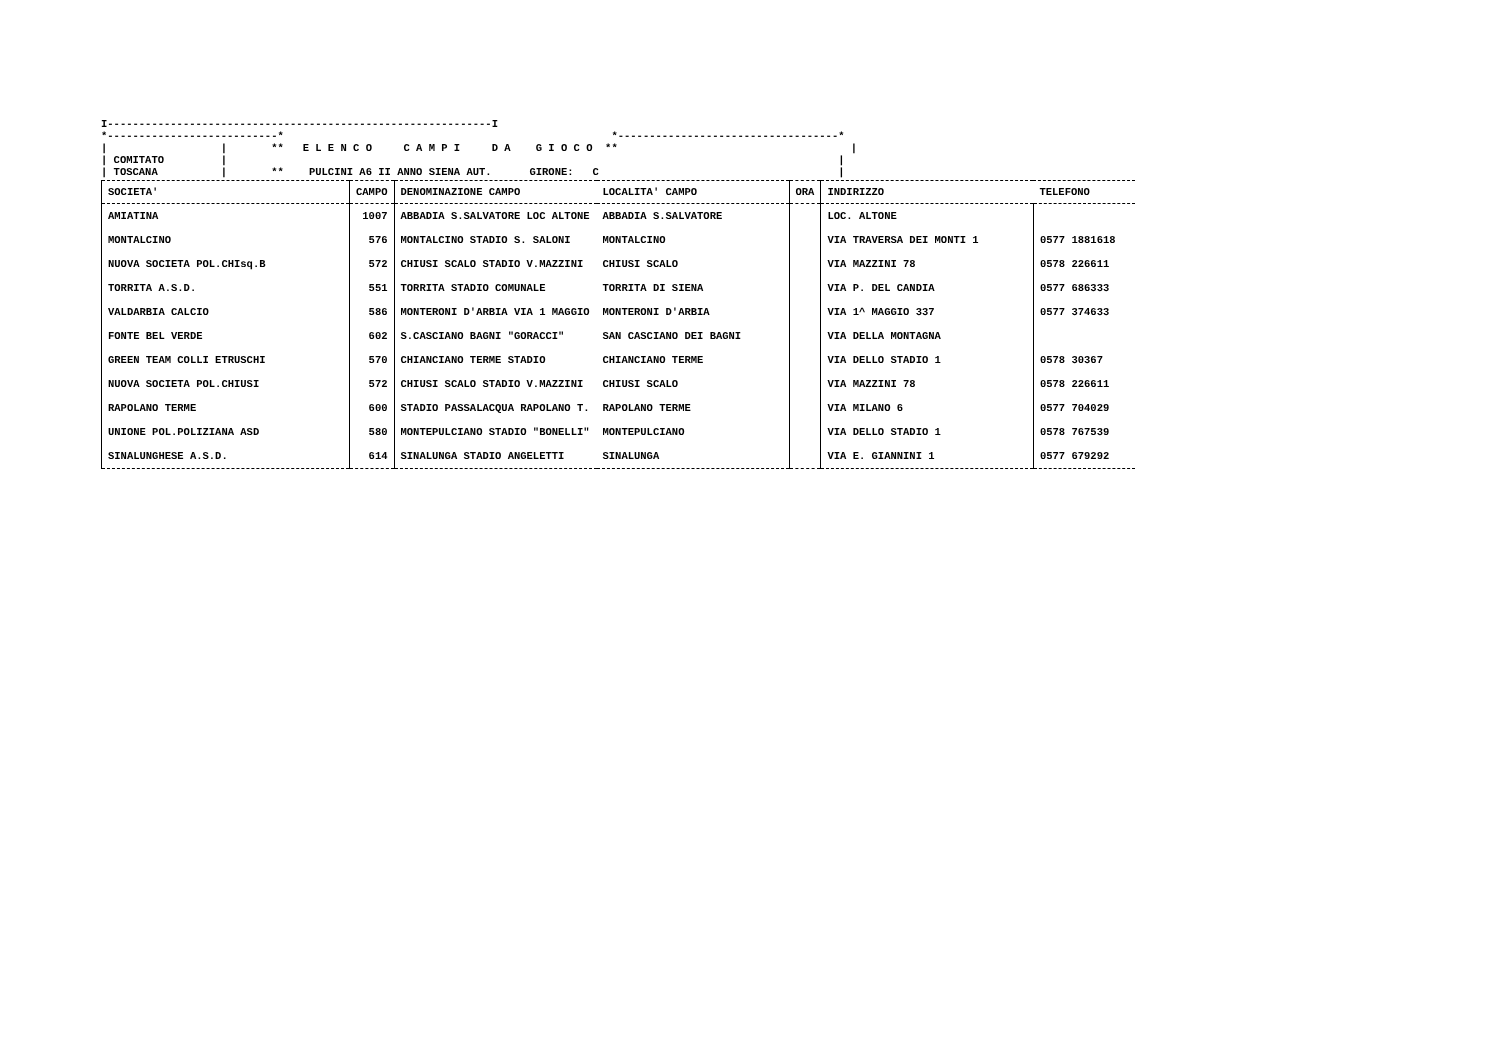I-------------------------------------------------------------I *---------------------------* *-----------------------------------* | | ** E L E N C O C A M P I D A G I O C O ** | | COMITATO | | | TOSCANA | ** PULCINI A6 II ANNO SIENA AUT. GIRONE: C |
| SOCIETA' | CAMPO | DENOMINAZIONE CAMPO | LOCALITA' CAMPO | ORA | INDIRIZZO | TELEFONO |
| --- | --- | --- | --- | --- | --- | --- |
| AMIATINA | 1007 | ABBADIA S.SALVATORE LOC ALTONE | ABBADIA S.SALVATORE | | LOC. ALTONE | |
| MONTALCINO | 576 | MONTALCINO STADIO S. SALONI | MONTALCINO | | VIA TRAVERSA DEI MONTI 1 | 0577 1881618 |
| NUOVA SOCIETA POL.CHIsq.B | 572 | CHIUSI SCALO STADIO V.MAZZINI | CHIUSI SCALO | | VIA MAZZINI 78 | 0578 226611 |
| TORRITA A.S.D. | 551 | TORRITA STADIO COMUNALE | TORRITA DI SIENA | | VIA P. DEL CANDIA | 0577 686333 |
| VALDARBIA CALCIO | 586 | MONTERONI D'ARBIA VIA 1 MAGGIO | MONTERONI D'ARBIA | | VIA 1^ MAGGIO 337 | 0577 374633 |
| FONTE BEL VERDE | 602 | S.CASCIANO BAGNI "GORACCI" | SAN CASCIANO DEI BAGNI | | VIA DELLA MONTAGNA | |
| GREEN TEAM COLLI ETRUSCHI | 570 | CHIANCIANO TERME STADIO | CHIANCIANO TERME | | VIA DELLO STADIO 1 | 0578 30367 |
| NUOVA SOCIETA POL.CHIUSI | 572 | CHIUSI SCALO STADIO V.MAZZINI | CHIUSI SCALO | | VIA MAZZINI 78 | 0578 226611 |
| RAPOLANO TERME | 600 | STADIO PASSALACQUA RAPOLANO T. | RAPOLANO TERME | | VIA MILANO 6 | 0577 704029 |
| UNIONE POL.POLIZIANA ASD | 580 | MONTEPULCIANO STADIO "BONELLI" | MONTEPULCIANO | | VIA DELLO STADIO 1 | 0578 767539 |
| SINALUNGHESE A.S.D. | 614 | SINALUNGA STADIO ANGELETTI | SINALUNGA | | VIA E. GIANNINI 1 | 0577 679292 |